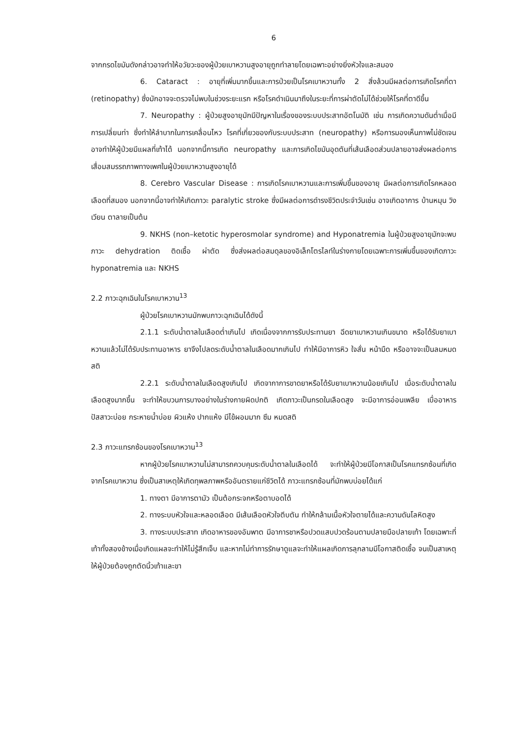6
จากกรดไขมันดังกล่าวอาจทำให้อวัยวะของผู้ป่วยเบาหวานสูงอายุถูกทำลายโดยเฉพาะอย่างยิ่งหัวใจและสมอง
6. Cataract : อายุที่เพิ่มมากขึ้นและการป่วยเป็นโรคเบาหวานทั้ง 2 สิ่งล้วนมีผลต่อการเกิดโรคที่ตา (retinopathy) ซึ่งมักอาจจะตรวจไม่พบในช่วงระยะแรก หรือโรคดำเนินมาถึงในระยะที่การผ่าตัดไม่ได้ช่วยให้โรคที่ตาดีขึ้น
7. Neuropathy : ผู้ป่วยสูงอายุมักมีปัญหาในเรื่องของระบบประสาทอัตโนมัติ เช่น การเกิดความดันต่ำเมื่อมีการเปลี่ยนท่า ซึ่งทำให้ลำบากในการเคลื่อนไหว โรคที่เกี่ยวของกับระบบประสาท (neuropathy) หรือการมองเห็นภาพไม่ชัดเจนอาจทำให้ผู้ป่วยมีแผลที่เท้าได้ นอกจากนี้การเกิด neuropathy และการเกิดไขมันอุดตันที่เส้นเลือดส่วนปลายอาจส่งผลต่อการเสื่อมสมรรถภาพทางเพศในผู้ป่วยเบาหวานสูงอายุได้
8. Cerebro Vascular Disease : การเกิดโรคเบาหวานและการเพิ่มขึ้นของอายุ มีผลต่อการเกิดโรคหลอดเลือดที่สมอง นอกจากนี้อาจทำให้เกิดภาวะ paralytic stroke ซึ่งมีผลต่อการดำรงชีวิตประจำวันเช่น อาจเกิดอาการ บ้านหมุน วิงเวียน ตาลายเป็นต้น
9. NKHS (non–ketotic hyperosmolar syndrome) and Hyponatremia ในผู้ป่วยสูงอายุมักจะพบภาวะ dehydration ติดเชื้อ ผ่าตัด ซึ่งส่งผลต่อสมดุลของอิเล็กโตรไลท์ในร่างกายโดยเฉพาะการเพิ่มขึ้นของเกิดภาวะ hyponatremia และ NKHS
2.2 ภาวะฉุกเฉินในโรคเบาหวาน<sup>13</sup>
ผู้ป่วยโรคเบาหวานมักพบภาวะฉุกเฉินได้ดังนี้
2.1.1 ระดับน้ำตาลในเลือดต่ำเกินไป เกิดเนื่องจากการรับประทานยา ฉีดยาเบาหวานเกินขนาด หรือได้รับยาเบาหวานแล้วไม่ได้รับประทานอาหาร ยาจึงไปลดระดับน้ำตาลในเลือดมากเกินไป ทำให้มีอาการหิว ใจสั่น หน้ามืด หรืออาจจะเป็นลมหมดสติ
2.2.1 ระดับน้ำตาลในเลือดสูงเกินไป เกิดจากาการขาดยาหรือได้รับยาเบาหวานน้อยเกินไป เมื่อระดับน้ำตาลในเลือดสูงมากขึ้น จะทำให้ขบวนการบางอย่างในร่างกายผิดปกติ เกิดภาวะเป็นกรดในเลือดสูง จะมีอาการอ่อนเพลีย เบื่ออาหาร ปัสสาวะบ่อย กระหายน้ำบ่อย ผิวแห้ง ปากแห้ง มีไข้ผอมมาก ซึม หมดสติ
2.3 ภาวะแทรกซ้อนของโรคเบาหวาน<sup>13</sup>
หากผู้ป่วยโรคเบาหวานไม่สามารถควบคุมระดับน้ำตาลในเลือดได้ จะทำให้ผู้ป่วยมีโอกาสเป็นโรคแทรกซ้อนที่เกิดจากโรคเบาหวาน ซึ่งเป็นสาเหตุให้เกิดทุพลภาพหรืออันตรายแก่ชีวิตได้ ภาวะแทรกซ้อนที่มักพบบ่อยได้แก่
1. ทางตา มีอาการตามัว เป็นต้อกระจกหรือตาบอดได้
2. ทางระบบหัวใจและหลอดเลือด มีเส้นเลือดหัวใจตีบตัน ทำให้กล้ามเนื้อหัวใจตายได้และความดันโลหิตสูง
3. ทางระบบประสาท เกิดอาหารของอัมพาต มีอาการชาหรือปวดแสบปวดร้อนตามปลายมือปลายเท้า โดยเฉพาะที่เท้าทั้งสองข้างเมื่อเกิดแผลจะทำให้ไม่รู้สึกเจ็บ และหากไม่ทำการรักษาดูแลจะทำให้แผลเกิดการลุกลามมีโอกาสติดเชื้อ จนเป็นสาเหตุให้ผู้ป่วยต้องถูกตัดนิ้วเท้าและขา